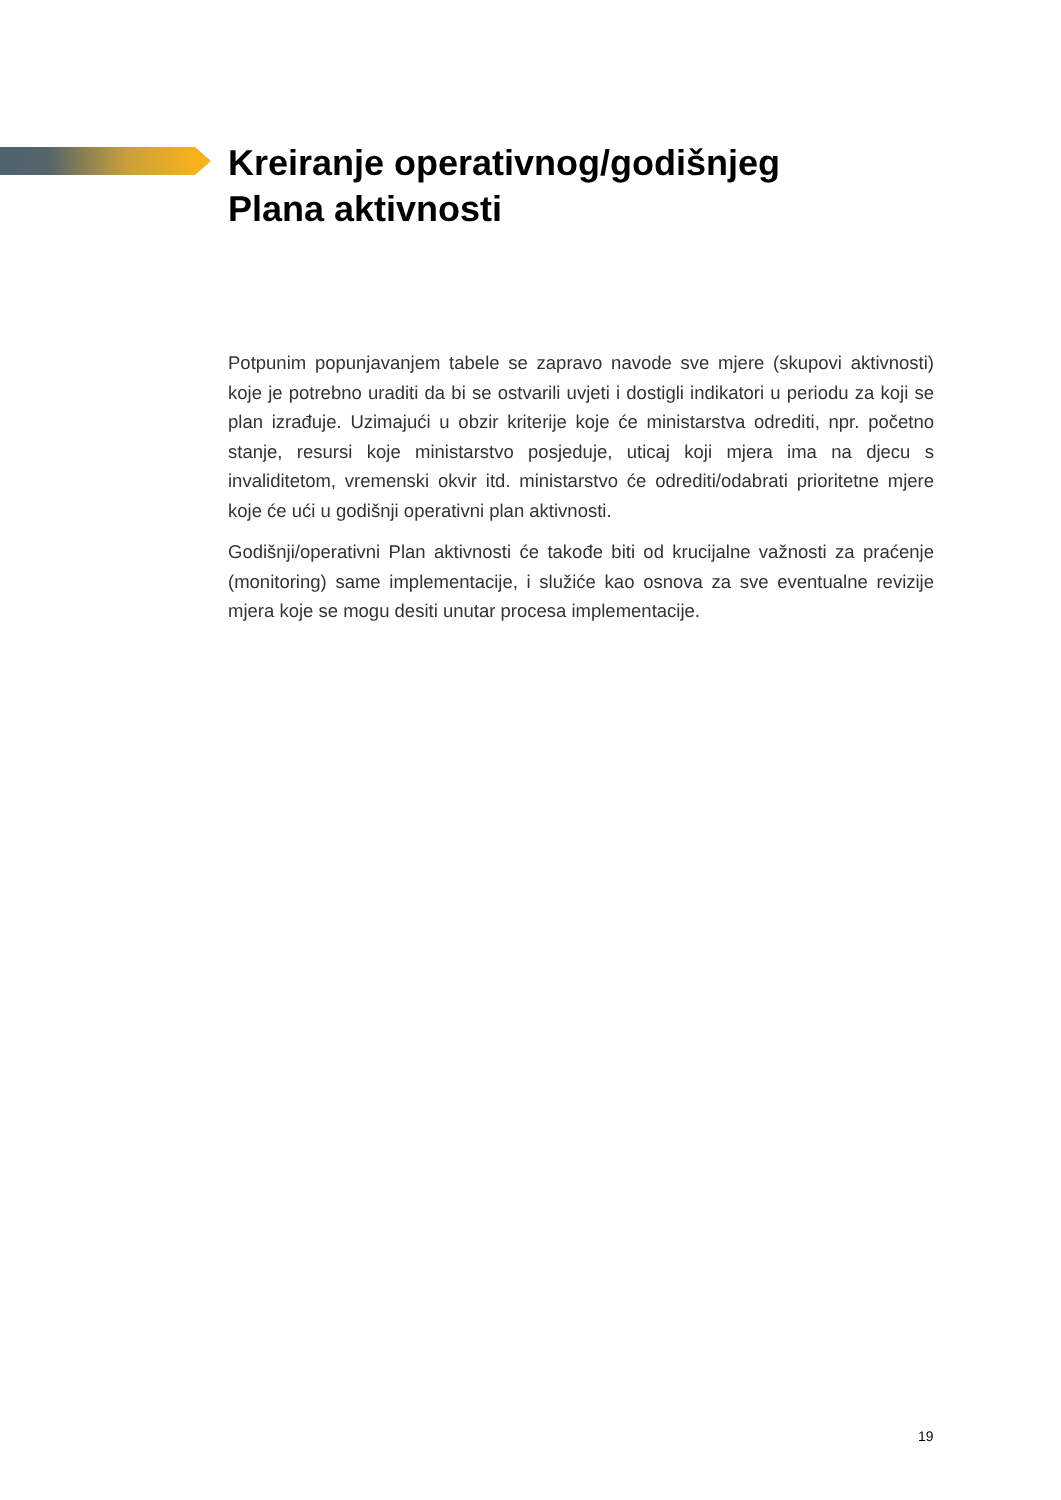Kreiranje operativnog/godišnjeg
Plana aktivnosti
Potpunim popunjavanjem tabele se zapravo navode sve mjere (skupovi aktivnosti) koje je potrebno uraditi da bi se ostvarili uvjeti i dostigli indikatori u periodu za koji se plan izrađuje. Uzimajući u obzir kriterije koje će ministarstva odrediti, npr. početno stanje, resursi koje ministarstvo posjeduje, uticaj koji mjera ima na djecu s invaliditetom, vremenski okvir itd. ministarstvo će odrediti/odabrati prioritetne mjere koje će ući u godišnji operativni plan aktivnosti.
Godišnji/operativni Plan aktivnosti će takođe biti od krucijalne važnosti za praćenje (monitoring) same implementacije, i služiće kao osnova za sve eventualne revizije mjera koje se mogu desiti unutar procesa implementacije.
19